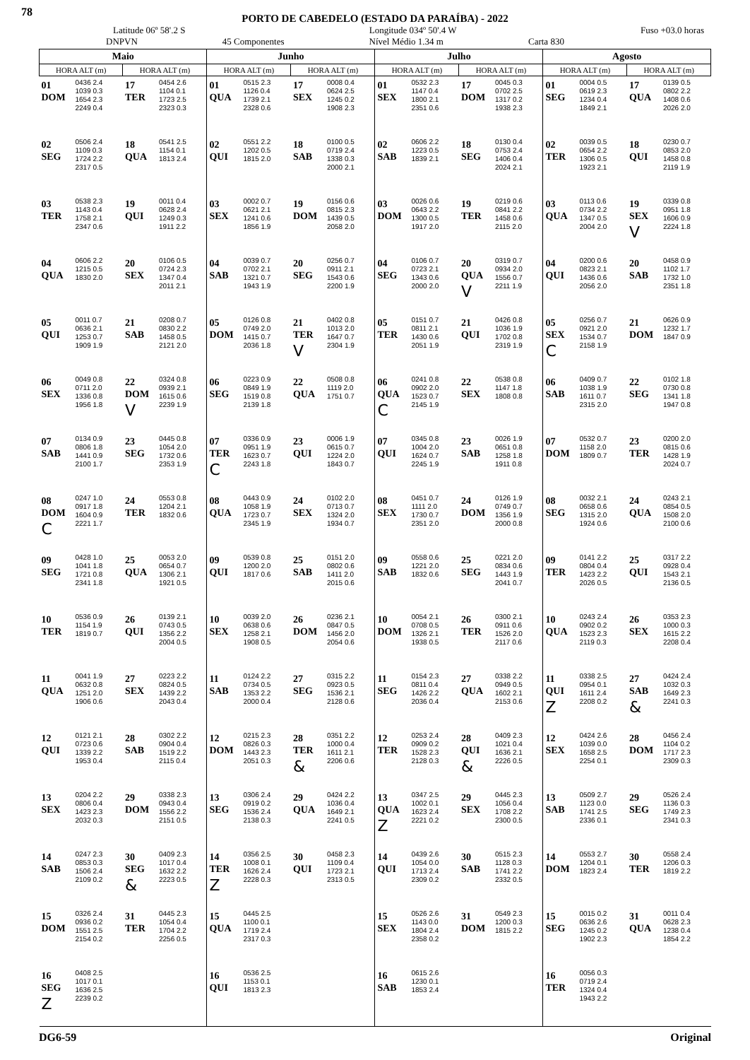78
PORTO DE CABEDELO (ESTADO DA PARAÍBA) - 2022
Latitude 06º 58'.2 S Longitude 034º 50'.4 W Fuso +03.0 horas
DNPVN 45 Componentes Nível Médio 1.34 m Carta 830
| Maio | | | | Junho | | | | Julho | | | | Agosto | | | |
| --- | --- | --- | --- | --- | --- | --- | --- | --- | --- | --- | --- | --- | --- | --- | --- |
| HORA ALT (m) | | HORA ALT (m) | | HORA ALT (m) | | HORA ALT (m) | | HORA ALT (m) | | HORA ALT (m) | | HORA ALT (m) | | HORA ALT (m) | |
| 01 DOM | 0436 2.4 1039 0.3 1654 2.3 2249 0.4 | 17 TER | 0454 2.6 1104 0.1 1723 2.5 2323 0.3 | 01 QUA | 0515 2.3 1126 0.4 1739 2.1 2328 0.6 | 17 SEX | 0008 0.4 0624 2.5 1245 0.2 1908 2.3 | 01 SEX | 0532 2.3 1147 0.4 1800 2.1 2351 0.6 | 17 DOM | 0045 0.3 0702 2.5 1317 0.2 1938 2.3 | 01 SEG | 0004 0.5 0619 2.3 1234 0.4 1849 2.1 | 17 QUA | 0139 0.5 0802 2.2 1408 0.6 2026 2.0 |
| 02 SEG | 0506 2.4 1109 0.3 1724 2.2 2317 0.5 | 18 QUA | 0541 2.5 1154 0.1 1813 2.4 | 02 QUI | 0551 2.2 1202 0.5 1815 2.0 | 18 SAB | 0100 0.5 0719 2.4 1338 0.3 2000 2.1 | 02 SAB | 0606 2.2 1223 0.5 1839 2.1 | 18 SEG | 0130 0.4 0753 2.4 1406 0.4 2024 2.1 | 02 TER | 0039 0.5 0654 2.2 1306 0.5 1923 2.1 | 18 QUI | 0230 0.7 0853 2.0 1458 0.8 2119 1.9 |
| 03 TER | 0538 2.3 1143 0.4 1758 2.1 2347 0.6 | 19 QUI | 0011 0.4 0628 2.4 1249 0.3 1911 2.2 | 03 SEX | 0002 0.7 0621 2.1 1241 0.6 1856 1.9 | 19 DOM | 0156 0.6 0815 2.3 1439 0.5 2058 2.0 | 03 DOM | 0026 0.6 0643 2.2 1300 0.5 1917 2.0 | 19 TER | 0219 0.6 0841 2.2 1458 0.6 2115 2.0 | 03 QUA | 0113 0.6 0734 2.2 1347 0.5 2004 2.0 | 19 SEX V | 0339 0.8 0951 1.8 1606 0.9 2224 1.8 |
| 04 QUA | 0606 2.2 1215 0.5 1830 2.0 | 20 SEX | 0106 0.5 0724 2.3 1347 0.4 2011 2.1 | 04 SAB | 0039 0.7 0702 2.1 1321 0.7 1943 1.9 | 20 SEG | 0256 0.7 0911 2.1 1543 0.6 2200 1.9 | 04 SEG | 0106 0.7 0723 2.1 1343 0.6 2000 2.0 | 20 QUA V | 0319 0.7 0934 2.0 1556 0.7 2211 1.9 | 04 QUI | 0200 0.6 0823 2.1 1436 0.6 2056 2.0 | 20 SAB | 0458 0.9 1102 1.7 1732 1.0 2351 1.8 |
| 05 QUI | 0011 0.7 0636 2.1 1253 0.7 1909 1.9 | 21 SAB | 0208 0.7 0830 2.2 1458 0.5 2121 2.0 | 05 DOM | 0126 0.8 0749 2.0 1415 0.7 2036 1.8 | 21 TER V | 0402 0.8 1013 2.0 1647 0.7 2304 1.9 | 05 TER | 0151 0.7 0811 2.1 1430 0.6 2051 1.9 | 21 QUI | 0426 0.8 1036 1.9 1702 0.8 2319 1.9 | 05 SEX C | 0256 0.7 0921 2.0 1534 0.7 2158 1.9 | 21 DOM | 0626 0.9 1232 1.7 1847 0.9 |
| 06 SEX | 0049 0.8 0711 2.0 1336 0.8 1956 1.8 | 22 DOM V | 0324 0.8 0939 2.1 1615 0.6 2239 1.9 | 06 SEG | 0223 0.9 0849 1.9 1519 0.8 2139 1.8 | 22 QUA | 0508 0.8 1119 2.0 1751 0.7 | 06 QUA C | 0241 0.8 0902 2.0 1523 0.7 2145 1.9 | 22 SEX | 0538 0.8 1147 1.8 1808 0.8 | 06 SAB | 0409 0.7 1038 1.9 1611 0.7 2315 2.0 | 22 SEG | 0102 1.8 0730 0.8 1341 1.8 1947 0.8 |
| 07 SAB | 0134 0.9 0806 1.8 1441 0.9 2100 1.7 | 23 SEG | 0445 0.8 1054 2.0 1732 0.6 2353 1.9 | 07 TER C | 0336 0.9 0951 1.9 1623 0.7 2243 1.8 | 23 QUI | 0006 1.9 0615 0.7 1224 2.0 1843 0.7 | 07 QUI | 0345 0.8 1004 2.0 1624 0.7 2245 1.9 | 23 SAB | 0026 1.9 0651 0.8 1258 1.8 1911 0.8 | 07 DOM | 0532 0.7 1158 2.0 1809 0.7 | 23 TER | 0200 2.0 0815 0.6 1428 1.9 2024 0.7 |
| 08 DOM C | 0247 1.0 0917 1.8 1604 0.9 2221 1.7 | 24 TER | 0553 0.8 1204 2.1 1832 0.6 | 08 QUA | 0443 0.9 1058 1.9 1723 0.7 2345 1.9 | 24 SEX | 0102 2.0 0713 0.7 1324 2.0 1934 0.7 | 08 SEX | 0451 0.7 1111 2.0 1730 0.7 2351 2.0 | 24 DOM | 0126 1.9 0749 0.7 1356 1.9 2000 0.8 | 08 SEG | 0032 2.1 0658 0.6 1315 2.0 1924 0.6 | 24 QUA | 0243 2.1 0854 0.5 1508 2.0 2100 0.6 |
| 09 SEG | 0428 1.0 1041 1.8 1721 0.8 2341 1.8 | 25 QUA | 0053 2.0 0654 0.7 1306 2.1 1921 0.5 | 09 QUI | 0539 0.8 1200 2.0 1817 0.6 | 25 SAB | 0151 2.0 0802 0.6 1411 2.0 2015 0.6 | 09 SAB | 0558 0.6 1221 2.0 1832 0.6 | 25 SEG | 0221 2.0 0834 0.6 1443 1.9 2041 0.7 | 09 TER | 0141 2.2 0804 0.4 1423 2.2 2026 0.5 | 25 QUI | 0317 2.2 0928 0.4 1543 2.1 2136 0.5 |
| 10 TER | 0536 0.9 1154 1.9 1819 0.7 | 26 QUI | 0139 2.1 0743 0.5 1356 2.2 2004 0.5 | 10 SEX | 0039 2.0 0638 0.6 1258 2.1 1908 0.5 | 26 DOM | 0236 2.1 0847 0.5 1456 2.0 2054 0.6 | 10 DOM | 0054 2.1 0708 0.5 1326 2.1 1938 0.5 | 26 TER | 0300 2.1 0911 0.6 1526 2.0 2117 0.6 | 10 QUA | 0243 2.4 0902 0.2 1523 2.3 2119 0.3 | 26 SEX | 0353 2.3 1000 0.3 1615 2.2 2208 0.4 |
| 11 QUA | 0041 1.9 0632 0.8 1251 2.0 1906 0.6 | 27 SEX | 0223 2.2 0824 0.5 1439 2.2 2043 0.4 | 11 SAB | 0124 2.2 0734 0.5 1353 2.2 2000 0.4 | 27 SEG | 0315 2.2 0923 0.5 1536 2.1 2128 0.6 | 11 SEG | 0154 2.3 0811 0.4 1426 2.2 2036 0.4 | 27 QUA | 0338 2.2 0949 0.5 1602 2.1 2153 0.6 | 11 QUI Z | 0338 2.5 0954 0.1 1611 2.4 2208 0.2 | 27 SAB & | 0424 2.4 1032 0.3 1649 2.3 2241 0.3 |
| 12 QUI | 0121 2.1 0723 0.6 1339 2.2 1953 0.4 | 28 SAB | 0302 2.2 0904 0.4 1519 2.2 2115 0.4 | 12 DOM | 0215 2.3 0826 0.3 1443 2.3 2051 0.3 | 28 TER & | 0351 2.2 1000 0.4 1611 2.1 2206 0.6 | 12 TER | 0253 2.4 0909 0.2 1528 2.3 2128 0.3 | 28 QUI & | 0409 2.3 1021 0.4 1636 2.1 2226 0.5 | 12 SEX | 0424 2.6 1039 0.0 1658 2.5 2254 0.1 | 28 DOM | 0456 2.4 1104 0.2 1717 2.3 2309 0.3 |
| 13 SEX | 0204 2.2 0806 0.4 1423 2.3 2032 0.3 | 29 DOM | 0338 2.3 0943 0.4 1556 2.2 2151 0.5 | 13 SEG | 0306 2.4 0919 0.2 1536 2.4 2138 0.3 | 29 QUA | 0424 2.2 1036 0.4 1649 2.1 2241 0.5 | 13 QUA Z | 0347 2.5 1002 0.1 1623 2.4 2221 0.2 | 29 SEX | 0445 2.3 1056 0.4 1708 2.2 2300 0.5 | 13 SAB | 0509 2.7 1123 0.0 1741 2.5 2336 0.1 | 29 SEG | 0526 2.4 1136 0.3 1749 2.3 2341 0.3 |
| 14 SAB | 0247 2.3 0853 0.3 1506 2.4 2109 0.2 | 30 SEG & | 0409 2.3 1017 0.4 1632 2.2 2223 0.5 | 14 TER Z | 0356 2.5 1008 0.1 1626 2.4 2228 0.3 | 30 QUI | 0458 2.3 1109 0.4 1723 2.1 2313 0.5 | 14 QUI | 0439 2.6 1054 0.0 1713 2.4 2309 0.2 | 30 SAB | 0515 2.3 1128 0.3 1741 2.2 2332 0.5 | 14 DOM | 0553 2.7 1204 0.1 1823 2.4 | 30 TER | 0558 2.4 1206 0.3 1819 2.2 |
| 15 DOM | 0326 2.4 0936 0.2 1551 2.5 2154 0.2 | 31 TER | 0445 2.3 1054 0.4 1704 2.2 2256 0.5 | 15 QUA | 0445 2.5 1100 0.1 1719 2.4 2317 0.3 | | | 15 SEX | 0526 2.6 1143 0.0 1804 2.4 2358 0.2 | 31 DOM | 0549 2.3 1200 0.3 1815 2.2 | 15 SEG | 0015 0.2 0636 2.6 1245 0.2 1902 2.3 | 31 QUA | 0011 0.4 0628 2.3 1238 0.4 1854 2.2 |
| 16 SEG Z | 0408 2.5 1017 0.1 1636 2.5 2239 0.2 | | | 16 QUI | 0536 2.5 1153 0.1 1813 2.3 | | | 16 SAB | 0615 2.6 1230 0.1 1853 2.4 | | | 16 TER | 0056 0.3 0719 2.4 1324 0.4 1943 2.2 | | |
DG6-59 Original